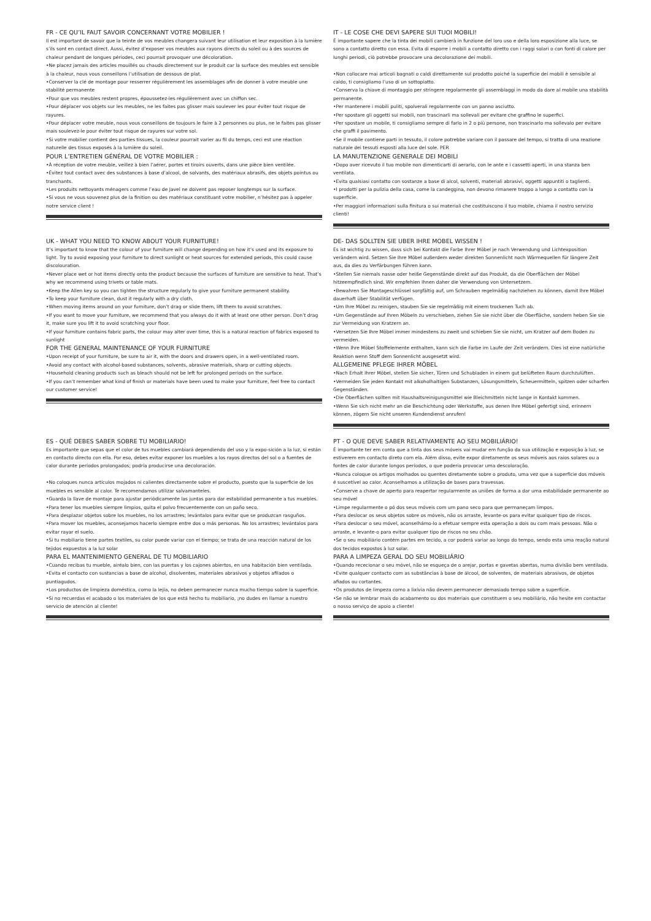FR - CE QU’IL FAUT SAVOIR CONCERNANT VOTRE MOBILIER !
Il est important de savoir que la teinte de vos meubles changera suivant leur utilisation et leur exposition à la lumière s’ils sont en contact direct. Aussi, évitez d’exposer vos meubles aux rayons directs du soleil ou à des sources de chaleur pendant de longues périodes, ceci pourrait provoquer une décoloration.
•Ne placez jamais des articles mouillés ou chauds directement sur le produit car la surface des meubles est sensible à la chaleur, nous vous conseillons l’utilisation de dessous de plat.
•Conserver la clé de montage pour resserrer régulièrement les assemblages afin de donner à votre meuble une stabilité permanente
•Pour que vos meubles restent propres, époussetez-les régulièrement avec un chiffon sec.
•Pour déplacer vos objets sur les meubles, ne les faites pas glisser mais soulever les pour éviter tout risque de rayures.
•Pour déplacer votre meuble, nous vous conseillons de toujours le faire à 2 personnes ou plus, ne le faites pas glisser mais soulevez-le pour éviter tout risque de rayures sur votre sol.
•Si votre mobilier contient des parties tissues, la couleur pourrait varier au fil du temps, ceci est une réaction naturelle des tissus exposés à la lumière du soleil.
POUR L’ENTRETIEN GÉNÉRAL DE VOTRE MOBILIER :
•À réception de votre meuble, veillez à bien l’aérer, portes et tiroirs ouverts, dans une pièce bien ventilée.
•Évitez tout contact avec des substances à base d’alcool, de solvants, des matériaux abrasifs, des objets pointus ou tranchants.
•Les produits nettoyants ménagers comme l’eau de Javel ne doivent pas reposer longtemps sur la surface.
•Si vous ne vous souvenez plus de la finition ou des matériaux constituant votre mobilier, n’hésitez pas à appeler notre service client !
IT - LE COSE CHE DEVI SAPERE SUI TUOI MOBILI!
È importante sapere che la tinta dei mobili cambierà in funzione del loro uso e della loro esposizione alla luce, se sono a contatto diretto con essa. Evita di esporre i mobili a contatto diretto con i raggi solari o con fonti di calore per lunghi periodi, ciò potrebbe provocare una decolorazione dei mobili.
•Non collocare mai articoli bagnati o caldi direttamente sul prodotto poiché la superficie dei mobili è sensibile al caldo, ti consigliamo l’uso di un sottopiatto.
•Conserva la chiave di montaggio per stringere regolarmente gli assemblaggi in modo da dare al mobile una stabilità permanente.
•Per mantenere i mobili puliti, spolverali regolarmente con un panno asciutto.
•Per spostare gli oggetti sui mobili, non trascinarli ma sollevali per evitare che graffino le superfici.
•Per spostare un mobile, ti consigliamo sempre di farlo in 2 o più persone, non trascinarlo ma sollevalo per evitare che graffi il pavimento.
•Se il mobile contiene parti in tessuto, il colore potrebbe variare con il passare del tempo, si tratta di una reazione naturale dei tessuti esposti alla luce del sole. PER
LA MANUTENZIONE GENERALE DEI MOBILI
•Dopo aver ricevuto il tuo mobile non dimenticarti di aerarlo, con le ante e i cassetti aperti, in una stanza ben ventilata.
•Evita qualsiasi contatto con sostanze a base di alcol, solventi, materiali abrasivi, oggetti appuntiti o taglienti.
•I prodotti per la pulizia della casa, come la candeggina, non devono rimanere troppo a lungo a contatto con la superficie.
•Per maggiori informazioni sulla finitura o sui materiali che costituiscono il tuo mobile, chiama il nostro servizio clienti!
UK - WHAT YOU NEED TO KNOW ABOUT YOUR FURNITURE!
It’s important to know that the colour of your furniture will change depending on how it’s used and its exposure to light. Try to avoid exposing your furniture to direct sunlight or heat sources for extended periods, this could cause discolouration.
•Never place wet or hot items directly onto the product because the surfaces of furniture are sensitive to heat. That’s why we recommend using trivets or table mats.
•Keep the Allen key so you can tighten the structure regularly to give your furniture permanent stability.
•To keep your furniture clean, dust it regularly with a dry cloth.
•When moving items around on your furniture, don’t drag or slide them, lift them to avoid scratches.
•If you want to move your furniture, we recommend that you always do it with at least one other person. Don’t drag it, make sure you lift it to avoid scratching your floor.
•If your furniture contains fabric parts, the colour may alter over time, this is a natural reaction of fabrics exposed to sunlight
FOR THE GENERAL MAINTENANCE OF YOUR FURNITURE
•Upon receipt of your furniture, be sure to air it, with the doors and drawers open, in a well-ventilated room.
•Avoid any contact with alcohol-based substances, solvents, abrasive materials, sharp or cutting objects.
•Household cleaning products such as bleach should not be left for prolonged periods on the surface.
•If you can’t remember what kind of finish or materials have been used to make your furniture, feel free to contact our customer service!
DE- DAS SOLLTEN SIE UBER IHRE MOBEL WISSEN !
Es ist wichtig zu wissen, dass sich bei Kontakt die Farbe Ihrer Möbel je nach Verwendung und Lichtexposition verändern wird. Setzen Sie Ihre Möbel außerdem weder direkten Sonnenlicht noch Wärmequellen für längere Zeit aus, da dies zu Verfärbungen führen kann.
•Stellen Sie niemals nasse oder heiße Gegenstände direkt auf das Produkt, da die Oberflächen der Möbel hitzeempfindlich sind. Wir empfehlen Ihnen daher die Verwendung von Untersetzern.
•Bewahren Sie Montageschlüssel sorgfältig auf, um Schrauben regelmäßig nachziehen zu können, damit Ihre Möbel dauerhaft über Stabilität verfügen.
•Um Ihre Möbel zu reinigen, stauben Sie sie regelmäßig mit einem trockenen Tuch ab.
•Um Gegenstände auf Ihren Möbeln zu verschieben, ziehen Sie sie nicht über die Oberfläche, sondern heben Sie sie zur Vermeidung von Kratzern an.
•Versetzen Sie Ihre Möbel immer mindestens zu zweit und schieben Sie sie nicht, um Kratzer auf dem Boden zu vermeiden.
•Wenn Ihre Möbel Stoffelemente enthalten, kann sich die Farbe im Laufe der Zeit verändern. Dies ist eine natürliche Reaktion wenn Stoff dem Sonnenlicht ausgesetzt wird.
ALLGEMEINE PFLEGE IHRER MÖBEL
•Nach Erhalt Ihrer Möbel, stellen Sie sicher, Türen und Schubladen in einem gut belüfteten Raum durchzulüften.
•Vermeiden Sie jeden Kontakt mit alkoholhaltigen Substanzen, Lösungsmitteln, Scheuermitteln, spitzen oder scharfen Gegenständen.
•Die Oberflächen sollten mit Haushaltsreinigungsmittel wie Bleichmitteln nicht lange in Kontakt kommen.
•Wenn Sie sich nicht mehr an die Beschichtung oder Werkstoffe, aus denen Ihre Möbel gefertigt sind, erinnern können, zögern Sie nicht unseren Kundendienst anrufen!
ES - QUÉ DEBES SABER SOBRE TU MOBILIARIO!
Es importante que sepas que el color de tus muebles cambiará dependiendo del uso y la expo-sición a la luz, si están en contacto directo con ella. Por eso, debes evitar exponer los muebles a los rayos directos del sol o a fuentes de calor durante períodos prolongados; podría producirse una decoloración.
•No coloques nunca artículos mojados ni calientes directamente sobre el producto, puesto que la superficie de los muebles es sensible al calor. Te recomendamos utilizar salvamanteles.
•Guarda la llave de montaje para ajustar periódicamente las juntas para dar estabilidad permanente a tus muebles.
•Para tener los muebles siempre limpios, quita el polvo frecuentemente con un paño seco.
•Para desplazar objetos sobre los muebles, no los arrastres; levántalos para evitar que se produzcan rasguños.
•Para mover los muebles, aconsejamos hacerlo siempre entre dos o más personas. No los arrastres; levántalos para evitar rayar el suelo.
•Si tu mobiliario tiene partes textiles, su color puede variar con el tiempo; se trata de una reacción natural de los tejidos expuestos a la luz solar
PARA EL MANTENIMIENTO GENERAL DE TU MOBILIARIO
•Cuando recibas tu mueble, airéalo bien, con las puertas y los cajones abiertos, en una habitación bien ventilada.
•Evita el contacto con sustancias a base de alcohol, disolventes, materiales abrasivos y objetos afilados o puntiagudos.
•Los productos de limpieza doméstica, como la lejía, no deben permanecer nunca mucho tiempo sobre la superficie.
•Si no recuerdas el acabado o los materiales de los que está hecho tu mobiliario, ¡no dudes en llamar a nuestro servicio de atención al cliente!
PT - O QUE DEVE SABER RELATIVAMENTE AO SEU MOBILIÁRIO!
É importante ter em conta que a tinta dos seus móveis vai mudar em função da sua utilização e exposição à luz, se estiverem em contacto direto com ela. Além disso, evite expor diretamente os seus móveis aos raios solares ou a fontes de calor durante longos períodos, o que poderia provocar uma descoloração.
•Nunca coloque os artigos molhados ou quentes diretamente sobre o produto, uma vez que a superfície dos móveis é suscetível ao calor. Aconselhamos a utilização de bases para travessas.
•Conserve a chave de aperto para reapertar regularmente as uniões de forma a dar uma estabilidade permanente ao seu móvel
•Limpe regularmente o pó dos seus móveis com um pano seco para que permaneçam limpos.
•Para deslocar os seus objetos sobre os móveis, não os arraste, levante-os para evitar qualquer tipo de riscos.
•Para deslocar o seu móvel, aconselhámo-lo a efetuar sempre esta operação a dois ou com mais pessoas. Não o arraste, e levante-o para evitar qualquer tipo de riscos no seu chão.
•Se o seu mobiliário contém partes em tecido, a cor poderá variar ao longo do tempo, sendo esta uma reação natural dos tecidos expostos à luz solar.
PARA A LIMPEZA GERAL DO SEU MOBILIÁRIO
•Quando rececionar o seu móvel, não se esqueça de o arejar, portas e gavetas abertas, numa divisão bem ventilada.
•Evite qualquer contacto com as substâncias à base de álcool, de solventes, de materiais abrasivos, de objetos afiados ou cortantes.
•Os produtos de limpeza como a lixívia não devem permanecer demasiado tempo sobre a superfície.
•Se não se lembrar mais do acabamento ou dos materiais que constituem o seu mobiliário, não hesite em contactar o nosso serviço de apoio a cliente!